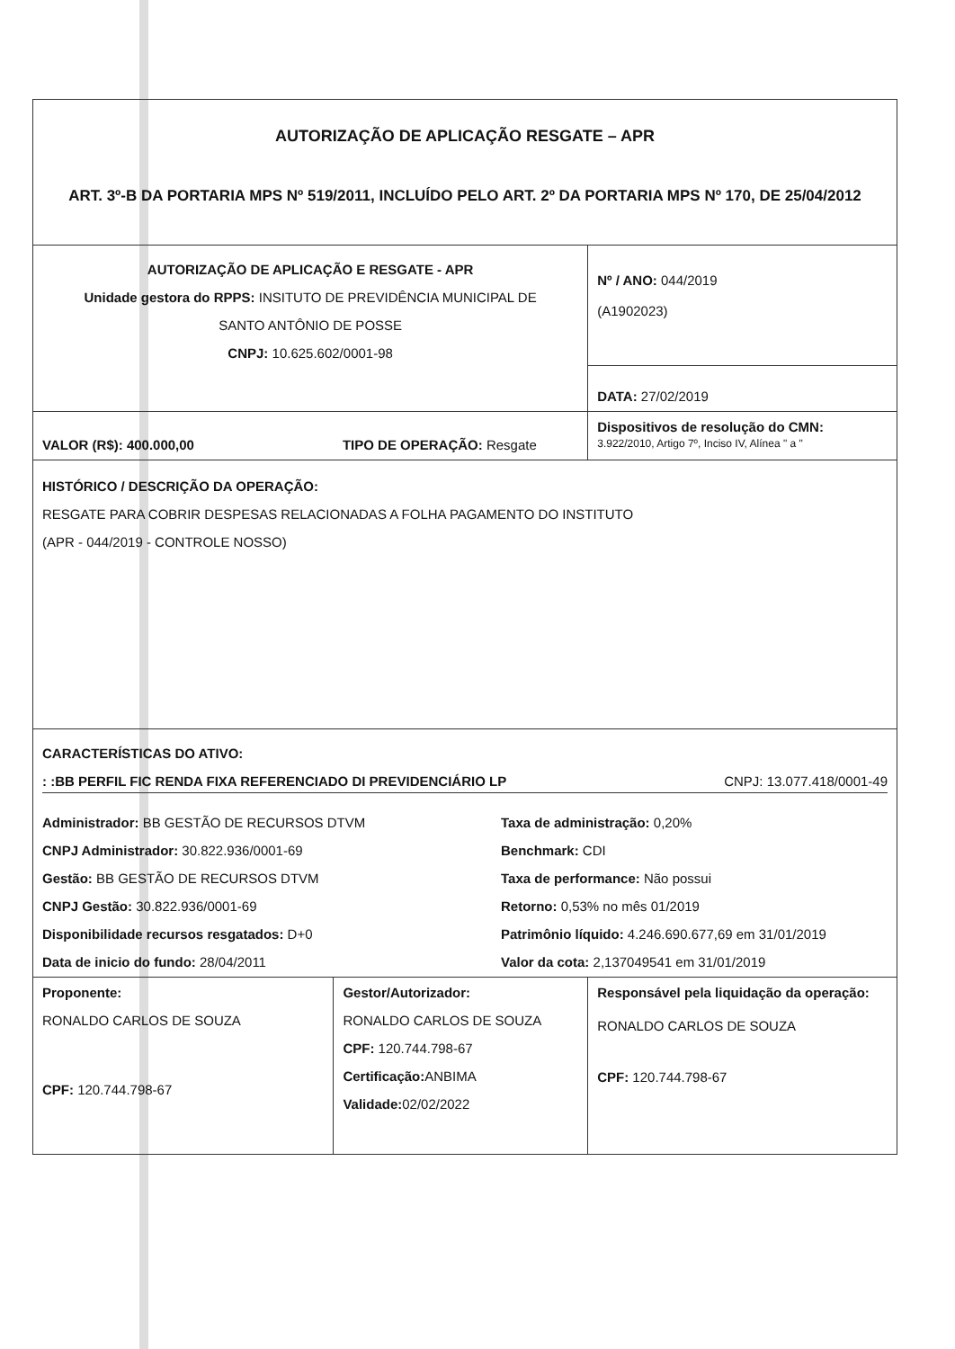| AUTORIZAÇÃO DE APLICAÇÃO RESGATE – APR ART. 3º-B DA PORTARIA MPS Nº 519/2011, INCLUÍDO PELO ART. 2º DA PORTARIA MPS Nº 170, DE 25/04/2012 | | |
| AUTORIZAÇÃO DE APLICAÇÃO E RESGATE - APR Unidade gestora do RPPS: INSITUTO DE PREVIDÊNCIA MUNICIPAL DE SANTO ANTÔNIO DE POSSE CNPJ: 10.625.602/0001-98 | | Nº / ANO: 044/2019 (A1902023) |
| | | DATA: 27/02/2019 |
| VALOR (R$): 400.000,00 | TIPO DE OPERAÇÃO: Resgate | Dispositivos de resolução do CMN: 3.922/2010, Artigo 7º, Inciso IV, Alínea " a " |
| HISTÓRICO / DESCRIÇÃO DA OPERAÇÃO: RESGATE PARA COBRIR DESPESAS RELACIONADAS A FOLHA PAGAMENTO DO INSTITUTO (APR - 044/2019 - CONTROLE NOSSO) | | |
| CARACTERÍSTICAS DO ATIVO: : :BB PERFIL FIC RENDA FIXA REFERENCIADO DI PREVIDENCIÁRIO LP CNPJ: 13.077.418/0001-49 Administrador: BB GESTÃO DE RECURSOS DTVM Taxa de administração: 0,20% CNPJ Administrador: 30.822.936/0001-69 Benchmark: CDI Gestão: BB GESTÃO DE RECURSOS DTVM Taxa de performance: Não possui CNPJ Gestão: 30.822.936/0001-69 Retorno: 0,53% no mês 01/2019 Disponibilidade recursos resgatados: D+0 Patrimônio líquido: 4.246.690.677,69 em 31/01/2019 Data de inicio do fundo: 28/04/2011 Valor da cota: 2,137049541 em 31/01/2019 | | |
| Proponente: RONALDO CARLOS DE SOUZA CPF: 120.744.798-67 | Gestor/Autorizador: RONALDO CARLOS DE SOUZA CPF: 120.744.798-67 Certificação: ANBIMA Validade: 02/02/2022 | Responsável pela liquidação da operação: RONALDO CARLOS DE SOUZA CPF: 120.744.798-67 |